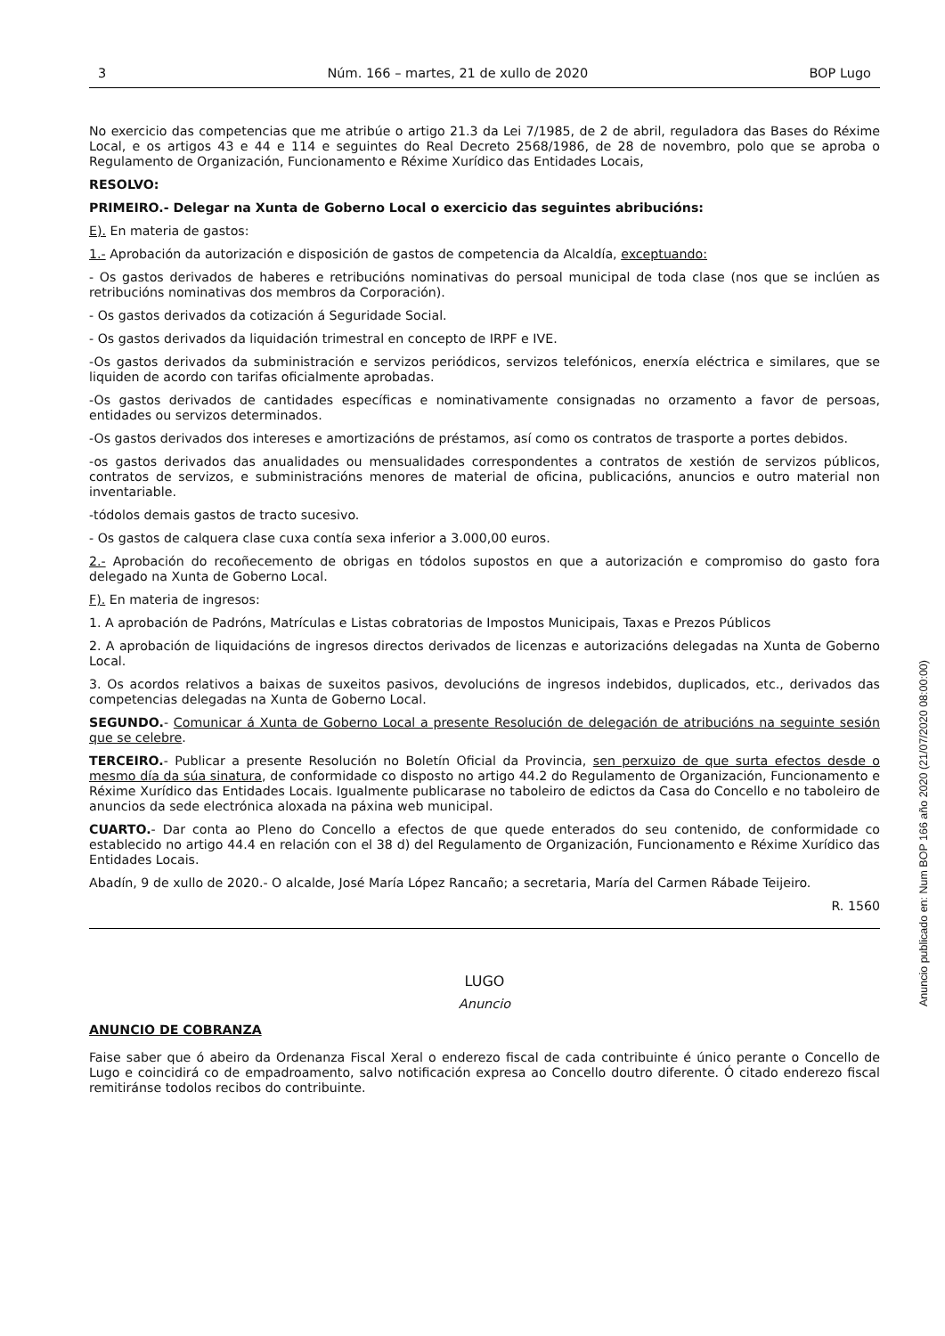3 Núm. 166 – martes, 21 de xullo de 2020 BOP Lugo
No exercicio das competencias que me atribúe o artigo 21.3 da Lei 7/1985, de 2 de abril, reguladora das Bases do Réxime Local, e os artigos 43 e 44 e 114 e seguintes do Real Decreto 2568/1986, de 28 de novembro, polo que se aproba o Regulamento de Organización, Funcionamento e Réxime Xurídico das Entidades Locais,
RESOLVO:
PRIMEIRO.- Delegar na Xunta de Goberno Local o exercicio das seguintes abribucións:
E). En materia de gastos:
1.- Aprobación da autorización e disposición de gastos de competencia da Alcaldía, exceptuando:
- Os gastos derivados de haberes e retribucións nominativas do persoal municipal de toda clase (nos que se inclúen as retribucións nominativas dos membros da Corporación).
- Os gastos derivados da cotización á Seguridade Social.
- Os gastos derivados da liquidación trimestral en concepto de IRPF e IVE.
-Os gastos derivados da subministración e servizos periódicos, servizos telefónicos, enerxía eléctrica e similares, que se liquiden de acordo con tarifas oficialmente aprobadas.
-Os gastos derivados de cantidades específicas e nominativamente consignadas no orzamento a favor de persoas, entidades ou servizos determinados.
-Os gastos derivados dos intereses e amortizacións de préstamos, así como os contratos de trasporte a portes debidos.
-os gastos derivados das anualidades ou mensualidades correspondentes a contratos de xestión de servizos públicos, contratos de servizos, e subministracións menores de material de oficina, publicacións, anuncios e outro material non inventariable.
-tódolos demais gastos de tracto sucesivo.
- Os gastos de calquera clase cuxa contía sexa inferior a 3.000,00 euros.
2.- Aprobación do recoñecemento de obrigas en tódolos supostos en que a autorización e compromiso do gasto fora delegado na Xunta de Goberno Local.
F). En materia de ingresos:
1. A aprobación de Padróns, Matrículas e Listas cobratorias de Impostos Municipais, Taxas e Prezos Públicos
2. A aprobación de liquidacións de ingresos directos derivados de licenzas e autorizacións delegadas na Xunta de Goberno Local.
3. Os acordos relativos a baixas de suxeitos pasivos, devolucións de ingresos indebidos, duplicados, etc., derivados das competencias delegadas na Xunta de Goberno Local.
SEGUNDO.- Comunicar á Xunta de Goberno Local a presente Resolución de delegación de atribucións na seguinte sesión que se celebre.
TERCEIRO.- Publicar a presente Resolución no Boletín Oficial da Provincia, sen perxuizo de que surta efectos desde o mesmo día da súa sinatura, de conformidade co disposto no artigo 44.2 do Regulamento de Organización, Funcionamento e Réxime Xurídico das Entidades Locais. Igualmente publicarase no taboleiro de edictos da Casa do Concello e no taboleiro de anuncios da sede electrónica aloxada na páxina web municipal.
CUARTO.- Dar conta ao Pleno do Concello a efectos de que quede enterados do seu contenido, de conformidade co establecido no artigo 44.4 en relación con el 38 d) del Regulamento de Organización, Funcionamento e Réxime Xurídico das Entidades Locais.
Abadín, 9 de xullo de 2020.- O alcalde, José María López Rancaño; a secretaria, María del Carmen Rábade Teijeiro.
R. 1560
LUGO
Anuncio
ANUNCIO DE COBRANZA
Faise saber que ó abeiro da Ordenanza Fiscal Xeral o enderezo fiscal de cada contribuinte é único perante o Concello de Lugo e coincidirá co de empadroamento, salvo notificación expresa ao Concello doutro diferente. Ó citado enderezo fiscal remitiránse todolos recibos do contribuinte.
Anuncio publicado en: Num BOP 166 año 2020 (21/07/2020 08:00:00)